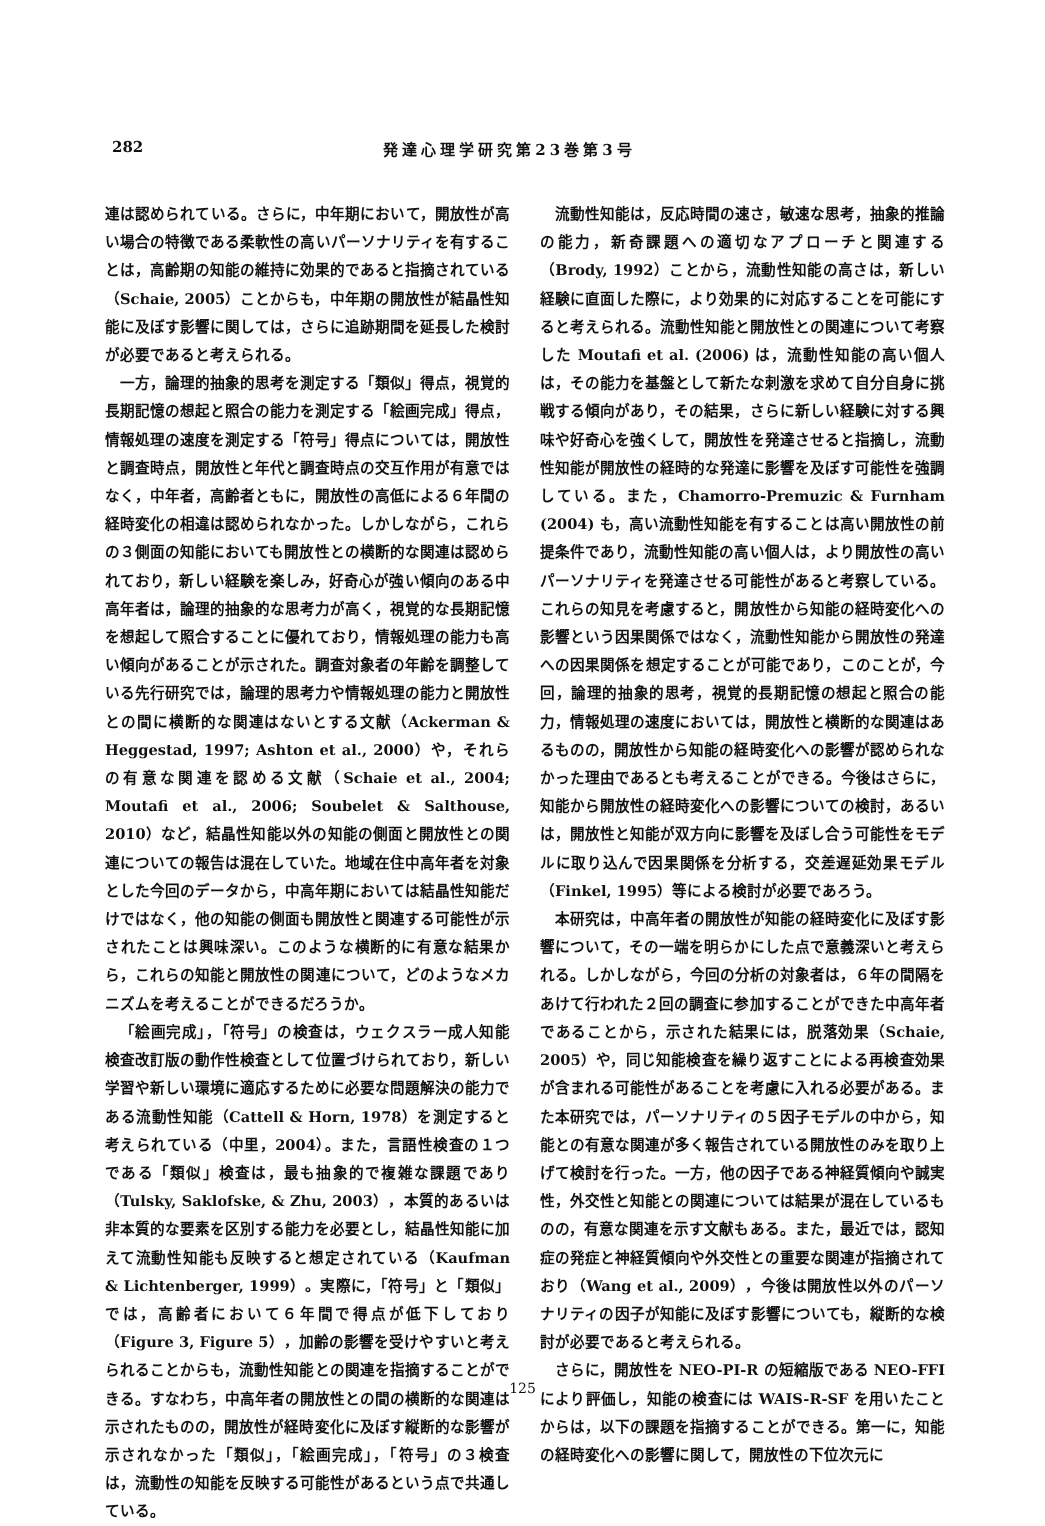282 発達心理学研究第23巻第3号
連は認められている。さらに，中年期において，開放性が高い場合の特徴である柔軟性の高いパーソナリティを有することは，高齢期の知能の維持に効果的であると指摘されている（Schaie, 2005）ことからも，中年期の開放性が結晶性知能に及ぼす影響に関しては，さらに追跡期間を延長した検討が必要であると考えられる。
一方，論理的抽象的思考を測定する「類似」得点，視覚的長期記憶の想起と照合の能力を測定する「絵画完成」得点，情報処理の速度を測定する「符号」得点については，開放性と調査時点，開放性と年代と調査時点の交互作用が有意ではなく，中年者，高齢者ともに，開放性の高低による６年間の経時変化の相違は認められなかった。しかしながら，これらの３側面の知能においても開放性との横断的な関連は認められており，新しい経験を楽しみ，好奇心が強い傾向のある中高年者は，論理的抽象的な思考力が高く，視覚的な長期記憶を想起して照合することに優れており，情報処理の能力も高い傾向があることが示された。調査対象者の年齢を調整している先行研究では，論理的思考力や情報処理の能力と開放性との間に横断的な関連はないとする文献（Ackerman & Heggestad, 1997; Ashton et al., 2000）や，それらの有意な関連を認める文献（Schaie et al., 2004; Moutafi et al., 2006; Soubelet & Salthouse, 2010）など，結晶性知能以外の知能の側面と開放性との関連についての報告は混在していた。地域在住中高年者を対象とした今回のデータから，中高年期においては結晶性知能だけではなく，他の知能の側面も開放性と関連する可能性が示されたことは興味深い。このような横断的に有意な結果から，これらの知能と開放性の関連について，どのようなメカニズムを考えることができるだろうか。
「絵画完成」，「符号」の検査は，ウェクスラー成人知能検査改訂版の動作性検査として位置づけられており，新しい学習や新しい環境に適応するために必要な問題解決の能力である流動性知能（Cattell & Horn, 1978）を測定すると考えられている（中里，2004）。また，言語性検査の１つである「類似」検査は，最も抽象的で複雑な課題であり（Tulsky, Saklofske, & Zhu, 2003），本質的あるいは非本質的な要素を区別する能力を必要とし，結晶性知能に加えて流動性知能も反映すると想定されている（Kaufman & Lichtenberger, 1999）。実際に，「符号」と「類似」では，高齢者において６年間で得点が低下しており（Figure 3, Figure 5），加齢の影響を受けやすいと考えられることからも，流動性知能との関連を指摘することができる。すなわち，中高年者の開放性との間の横断的な関連は示されたものの，開放性が経時変化に及ぼす縦断的な影響が示されなかった「類似」，「絵画完成」，「符号」の３検査は，流動性の知能を反映する可能性があるという点で共通している。
流動性知能は，反応時間の速さ，敏速な思考，抽象的推論の能力，新奇課題への適切なアプローチと関連する（Brody, 1992）ことから，流動性知能の高さは，新しい経験に直面した際に，より効果的に対応することを可能にすると考えられる。流動性知能と開放性との関連について考察した Moutafi et al. (2006) は，流動性知能の高い個人は，その能力を基盤として新たな刺激を求めて自分自身に挑戦する傾向があり，その結果，さらに新しい経験に対する興味や好奇心を強くして，開放性を発達させると指摘し，流動性知能が開放性の経時的な発達に影響を及ぼす可能性を強調している。また，Chamorro-Premuzic & Furnham (2004) も，高い流動性知能を有することは高い開放性の前提条件であり，流動性知能の高い個人は，より開放性の高いパーソナリティを発達させる可能性があると考察している。これらの知見を考慮すると，開放性から知能の経時変化への影響という因果関係ではなく，流動性知能から開放性の発達への因果関係を想定することが可能であり，このことが，今回，論理的抽象的思考，視覚的長期記憶の想起と照合の能力，情報処理の速度においては，開放性と横断的な関連はあるものの，開放性から知能の経時変化への影響が認められなかった理由であるとも考えることができる。今後はさらに，知能から開放性の経時変化への影響についての検討，あるいは，開放性と知能が双方向に影響を及ぼし合う可能性をモデルに取り込んで因果関係を分析する，交差遅延効果モデル（Finkel, 1995）等による検討が必要であろう。
本研究は，中高年者の開放性が知能の経時変化に及ぼす影響について，その一端を明らかにした点で意義深いと考えられる。しかしながら，今回の分析の対象者は，６年の間隔をあけて行われた２回の調査に参加することができた中高年者であることから，示された結果には，脱落効果（Schaie, 2005）や，同じ知能検査を繰り返すことによる再検査効果が含まれる可能性があることを考慮に入れる必要がある。また本研究では，パーソナリティの５因子モデルの中から，知能との有意な関連が多く報告されている開放性のみを取り上げて検討を行った。一方，他の因子である神経質傾向や誠実性，外交性と知能との関連については結果が混在しているものの，有意な関連を示す文献もある。また，最近では，認知症の発症と神経質傾向や外交性との重要な関連が指摘されており（Wang et al., 2009），今後は開放性以外のパーソナリティの因子が知能に及ぼす影響についても，縦断的な検討が必要であると考えられる。
さらに，開放性を NEO-PI-R の短縮版である NEO-FFI により評価し，知能の検査には WAIS-R-SF を用いたことからは，以下の課題を指摘することができる。第一に，知能の経時変化への影響に関して，開放性の下位次元に
125